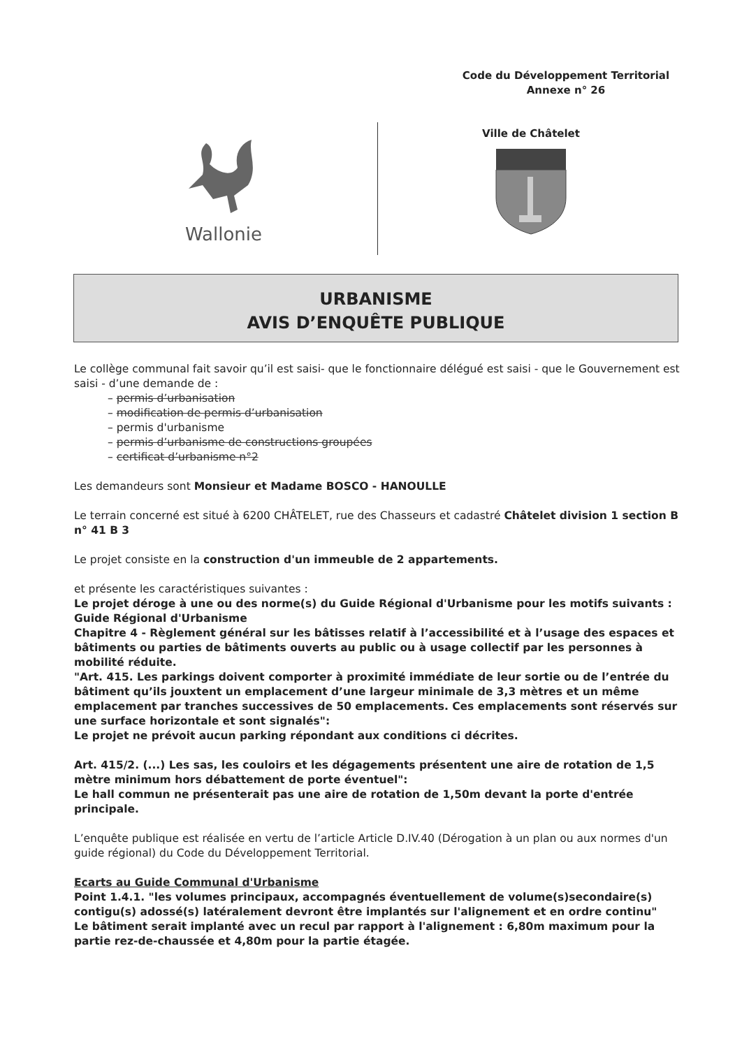Code du Développement Territorial
Annexe n° 26
Wallonie
Ville de Châtelet
URBANISME
AVIS D’ENQUÊTE PUBLIQUE
Le collège communal fait savoir qu’il est saisi- que le fonctionnaire délégué est saisi - que le Gouvernement est saisi - d’une demande de :
– permis d’urbanisation
– modification de permis d’urbanisation
– permis d'urbanisme
– permis d’urbanisme de constructions groupées
– certificat d’urbanisme n°2
Les demandeurs sont Monsieur et Madame BOSCO - HANOULLE
Le terrain concerné est situé à 6200 CHÂTELET, rue des Chasseurs et cadastré Châtelet division 1 section B n° 41 B 3
Le projet consiste en la construction d'un immeuble de 2 appartements.
et présente les caractéristiques suivantes :
Le projet déroge à une ou des norme(s) du Guide Régional d'Urbanisme pour les motifs suivants : Guide Régional d'Urbanisme
Chapitre 4 - Règlement général sur les bâtisses relatif à l’accessibilité et à l’usage des espaces et bâtiments ou parties de bâtiments ouverts au public ou à usage collectif par les personnes à mobilité réduite.
"Art. 415. Les parkings doivent comporter à proximité immédiate de leur sortie ou de l’entrée du bâtiment qu’ils jouxtent un emplacement d’une largeur minimale de 3,3 mètres et un même emplacement par tranches successives de 50 emplacements. Ces emplacements sont réservés sur une surface horizontale et sont signalés":
Le projet ne prévoit aucun parking répondant aux conditions ci décrites.
Art. 415/2. (...) Les sas, les couloirs et les dégagements présentent une aire de rotation de 1,5 mètre minimum hors débattement de porte éventuel":
Le hall commun ne présenterait pas une aire de rotation de 1,50m devant la porte d'entrée principale.
L’enquête publique est réalisée en vertu de l’article Article D.IV.40 (Dérogation à un plan ou aux normes d'un guide régional) du Code du Développement Territorial.
Ecarts au Guide Communal d'Urbanisme
Point 1.4.1. "les volumes principaux, accompagnés éventuellement de volume(s)secondaire(s) contigu(s) adossé(s) latéralement devront être implantés sur l'alignement et en ordre continu"
Le bâtiment serait implanté avec un recul par rapport à l'alignement : 6,80m maximum pour la partie rez-de-chaussée et 4,80m pour la partie étagée.